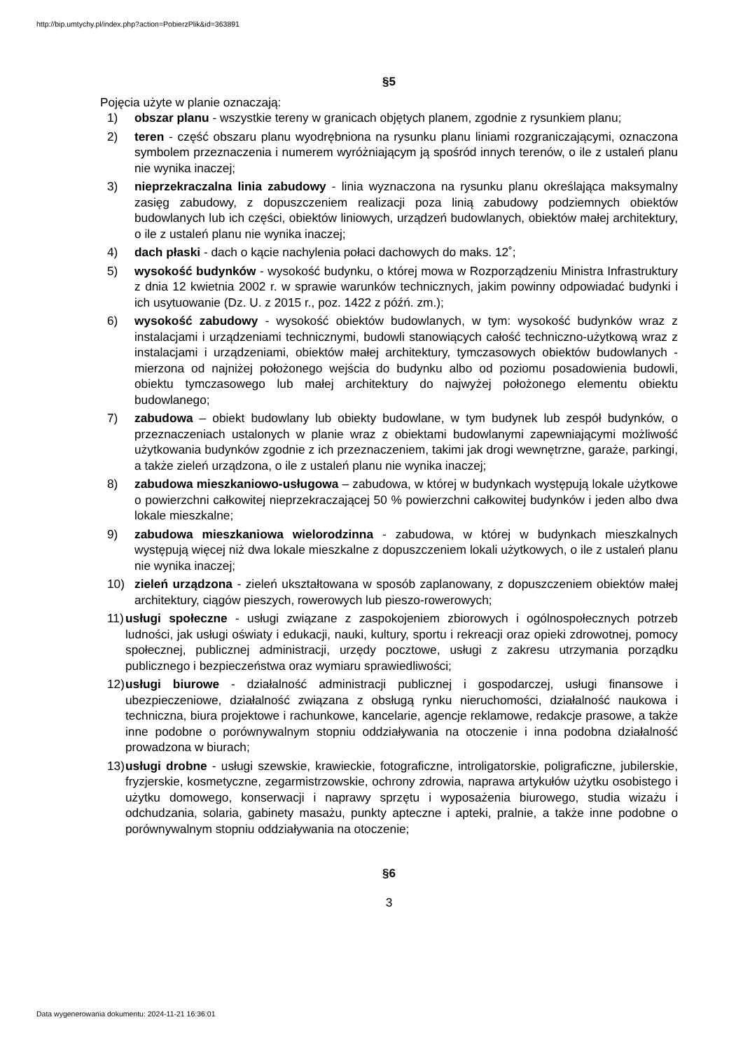http://bip.umtychy.pl/index.php?action=PobierzPlik&id=363891
§5
Pojęcia użyte w planie oznaczają:
1) obszar planu - wszystkie tereny w granicach objętych planem, zgodnie z rysunkiem planu;
2) teren - część obszaru planu wyodrębniona na rysunku planu liniami rozgraniczającymi, oznaczona symbolem przeznaczenia i numerem wyróżniającym ją spośród innych terenów, o ile z ustaleń planu nie wynika inaczej;
3) nieprzekraczalna linia zabudowy - linia wyznaczona na rysunku planu określająca maksymalny zasięg zabudowy, z dopuszczeniem realizacji poza linią zabudowy podziemnych obiektów budowlanych lub ich części, obiektów liniowych, urządzeń budowlanych, obiektów małej architektury, o ile z ustaleń planu nie wynika inaczej;
4) dach płaski - dach o kącie nachylenia połaci dachowych do maks. 12˚;
5) wysokość budynków - wysokość budynku, o której mowa w Rozporządzeniu Ministra Infrastruktury z dnia 12 kwietnia 2002 r. w sprawie warunków technicznych, jakim powinny odpowiadać budynki i ich usytuowanie (Dz. U. z 2015 r., poz. 1422 z późń. zm.);
6) wysokość zabudowy - wysokość obiektów budowlanych, w tym: wysokość budynków wraz z instalacjami i urządzeniami technicznymi, budowli stanowiących całość techniczno-użytkową wraz z instalacjami i urządzeniami, obiektów małej architektury, tymczasowych obiektów budowlanych - mierzona od najniżej położonego wejścia do budynku albo od poziomu posadowienia budowli, obiektu tymczasowego lub małej architektury do najwyżej położonego elementu obiektu budowlanego;
7) zabudowa – obiekt budowlany lub obiekty budowlane, w tym budynek lub zespół budynków, o przeznaczeniach ustalonych w planie wraz z obiektami budowlanymi zapewniającymi możliwość użytkowania budynków zgodnie z ich przeznaczeniem, takimi jak drogi wewnętrzne, garaże, parkingi, a także zieleń urządzona, o ile z ustaleń planu nie wynika inaczej;
8) zabudowa mieszkaniowo-usługowa – zabudowa, w której w budynkach występują lokale użytkowe o powierzchni całkowitej nieprzekraczającej 50 % powierzchni całkowitej budynków i jeden albo dwa lokale mieszkalne;
9) zabudowa mieszkaniowa wielorodzinna - zabudowa, w której w budynkach mieszkalnych występują więcej niż dwa lokale mieszkalne z dopuszczeniem lokali użytkowych, o ile z ustaleń planu nie wynika inaczej;
10) zieleń urządzona - zieleń ukształtowana w sposób zaplanowany, z dopuszczeniem obiektów małej architektury, ciągów pieszych, rowerowych lub pieszo-rowerowych;
11) usługi społeczne - usługi związane z zaspokojeniem zbiorowych i ogólnospołecznych potrzeb ludności, jak usługi oświaty i edukacji, nauki, kultury, sportu i rekreacji oraz opieki zdrowotnej, pomocy społecznej, publicznej administracji, urzędy pocztowe, usługi z zakresu utrzymania porządku publicznego i bezpieczeństwa oraz wymiaru sprawiedliwości;
12) usługi biurowe - działalność administracji publicznej i gospodarczej, usługi finansowe i ubezpieczeniowe, działalność związana z obsługą rynku nieruchomości, działalność naukowa i techniczna, biura projektowe i rachunkowe, kancelarie, agencje reklamowe, redakcje prasowe, a także inne podobne o porównywalnym stopniu oddziaływania na otoczenie i inna podobna działalność prowadzona w biurach;
13) usługi drobne - usługi szewskie, krawieckie, fotograficzne, introligatorskie, poligraficzne, jubilerskie, fryzjerskie, kosmetyczne, zegarmistrzowskie, ochrony zdrowia, naprawa artykułów użytku osobistego i użytku domowego, konserwacji i naprawy sprzętu i wyposażenia biurowego, studia wizażu i odchudzania, solaria, gabinety masażu, punkty apteczne i apteki, pralnie, a także inne podobne o porównywalnym stopniu oddziaływania na otoczenie;
§6
3
Data wygenerowania dokumentu: 2024-11-21 16:36:01